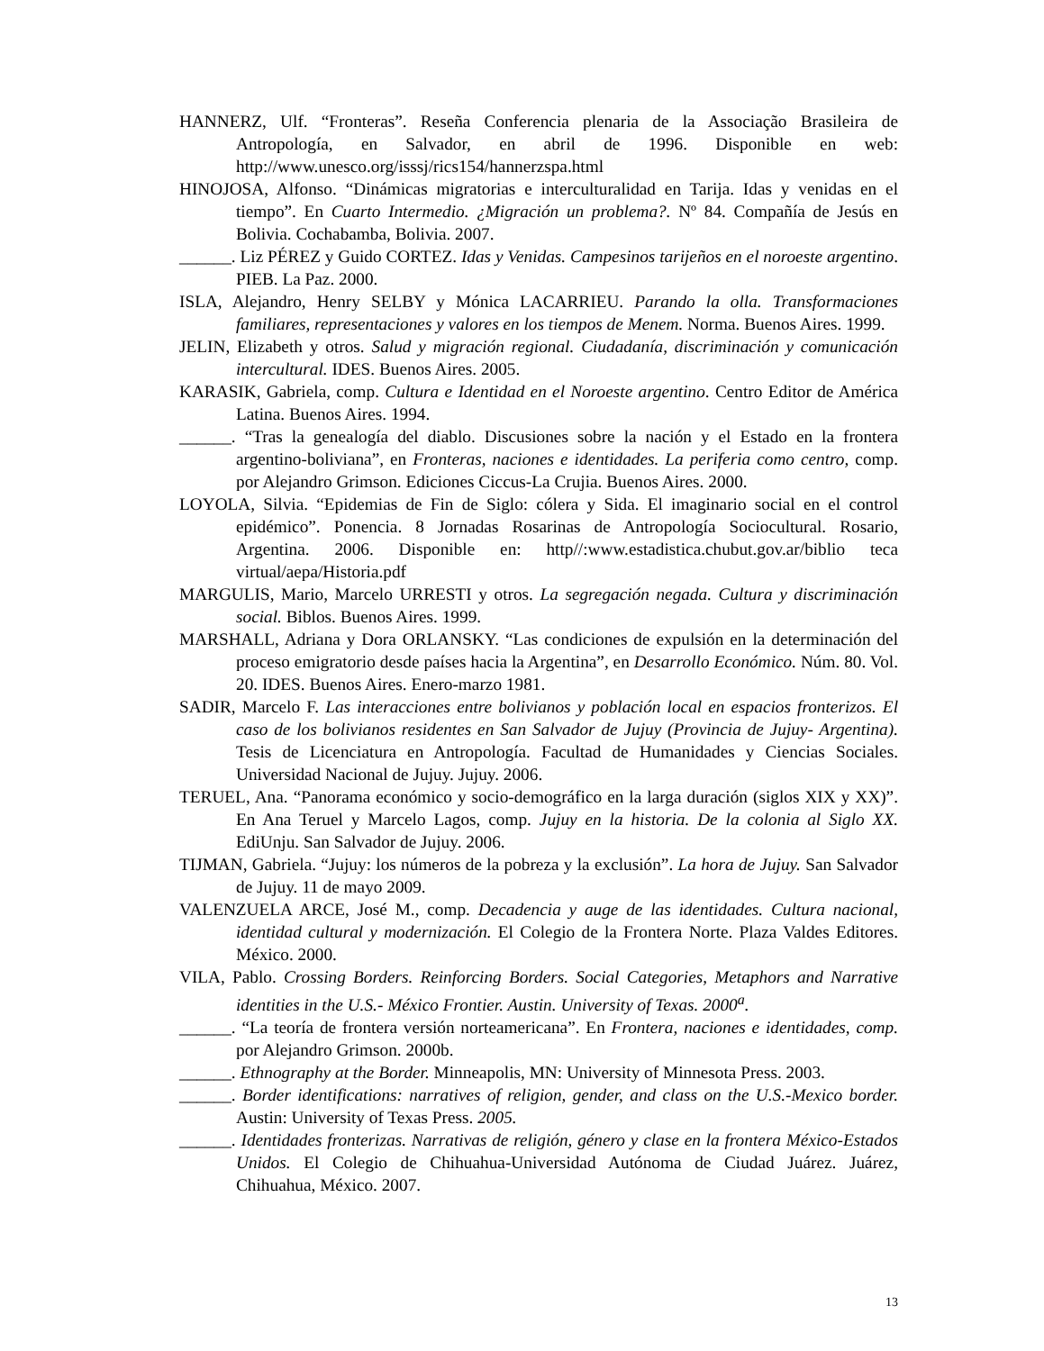HANNERZ, Ulf. “Fronteras”. Reseña Conferencia plenaria de la Associação Brasileira de Antropología, en Salvador, en abril de 1996. Disponible en web: http://www.unesco.org/isssj/rics154/hannerzspa.html
HINOJOSA, Alfonso. “Dinámicas migratorias e interculturalidad en Tarija. Idas y venidas en el tiempo”. En Cuarto Intermedio. ¿Migración un problema?. Nº 84. Compañía de Jesús en Bolivia. Cochabamba, Bolivia. 2007.
______. Liz PÉREZ y Guido CORTEZ. Idas y Venidas. Campesinos tarijeños en el noroeste argentino. PIEB. La Paz. 2000.
ISLA, Alejandro, Henry SELBY y Mónica LACARRIEU. Parando la olla. Transformaciones familiares, representaciones y valores en los tiempos de Menem. Norma. Buenos Aires. 1999.
JELIN, Elizabeth y otros. Salud y migración regional. Ciudadanía, discriminación y comunicación intercultural. IDES. Buenos Aires. 2005.
KARASIK, Gabriela, comp. Cultura e Identidad en el Noroeste argentino. Centro Editor de América Latina. Buenos Aires. 1994.
______. “Tras la genealogía del diablo. Discusiones sobre la nación y el Estado en la frontera argentino-boliviana”, en Fronteras, naciones e identidades. La periferia como centro, comp. por Alejandro Grimson. Ediciones Ciccus-La Crujia. Buenos Aires. 2000.
LOYOLA, Silvia. “Epidemias de Fin de Siglo: cólera y Sida. El imaginario social en el control epidémico”. Ponencia. 8 Jornadas Rosarinas de Antropología Sociocultural. Rosario, Argentina. 2006. Disponible en: http//:www.estadistica.chubut.gov.ar/biblio teca virtual/aepa/Historia.pdf
MARGULIS, Mario, Marcelo URRESTI y otros. La segregación negada. Cultura y discriminación social. Biblos. Buenos Aires. 1999.
MARSHALL, Adriana y Dora ORLANSKY. “Las condiciones de expulsión en la determinación del proceso emigratorio desde países hacia la Argentina”, en Desarrollo Económico. Núm. 80. Vol. 20. IDES. Buenos Aires. Enero-marzo 1981.
SADIR, Marcelo F. Las interacciones entre bolivianos y población local en espacios fronterizos. El caso de los bolivianos residentes en San Salvador de Jujuy (Provincia de Jujuy- Argentina). Tesis de Licenciatura en Antropología. Facultad de Humanidades y Ciencias Sociales. Universidad Nacional de Jujuy. Jujuy. 2006.
TERUEL, Ana. “Panorama económico y socio-demográfico en la larga duración (siglos XIX y XX)”. En Ana Teruel y Marcelo Lagos, comp. Jujuy en la historia. De la colonia al Siglo XX. EdiUnju. San Salvador de Jujuy. 2006.
TIJMAN, Gabriela. “Jujuy: los números de la pobreza y la exclusión”. La hora de Jujuy. San Salvador de Jujuy. 11 de mayo 2009.
VALENZUELA ARCE, José M., comp. Decadencia y auge de las identidades. Cultura nacional, identidad cultural y modernización. El Colegio de la Frontera Norte. Plaza Valdes Editores. México. 2000.
VILA, Pablo. Crossing Borders. Reinforcing Borders. Social Categories, Metaphors and Narrative identities in the U.S.- México Frontier. Austin. University of Texas. 2000<sup>a</sup>.
______. “La teoría de frontera versión norteamericana”. En Frontera, naciones e identidades, comp. por Alejandro Grimson. 2000b.
______. Ethnography at the Border. Minneapolis, MN: University of Minnesota Press. 2003.
______. Border identifications: narratives of religion, gender, and class on the U.S.-Mexico border. Austin: University of Texas Press. 2005.
______. Identidades fronterizas. Narrativas de religión, género y clase en la frontera México-Estados Unidos. El Colegio de Chihuahua-Universidad Autónoma de Ciudad Juárez. Juárez, Chihuahua, México. 2007.
13